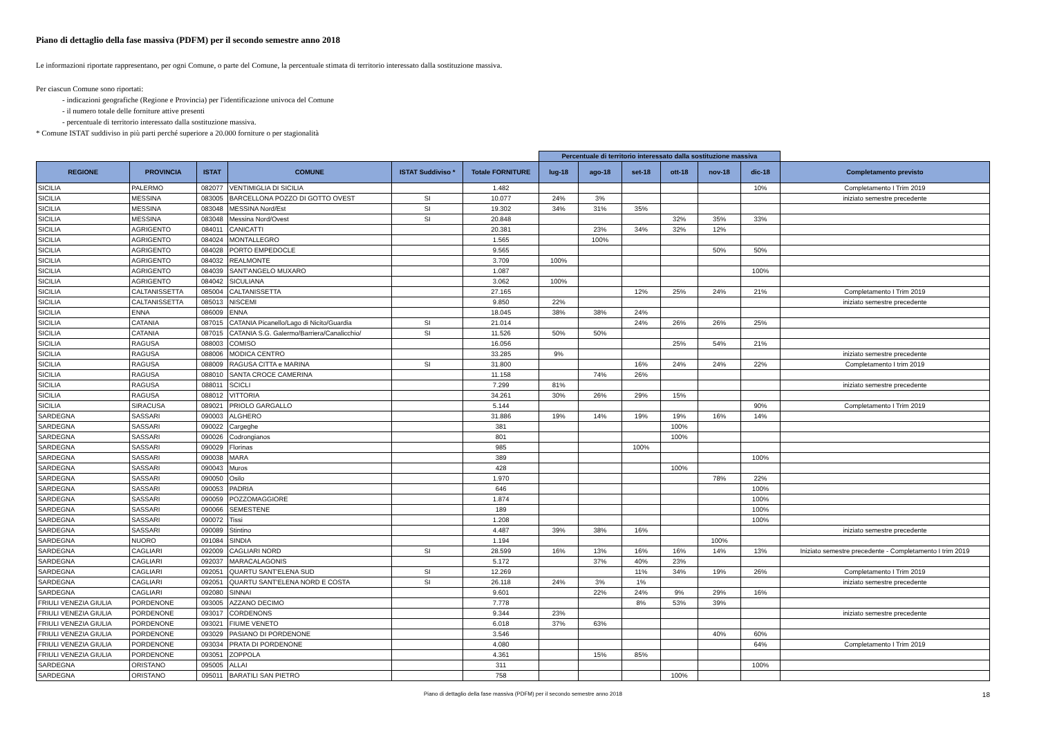Piano di dettaglio della fase massiva (PDFM) per il secondo semestre anno 2018
Le informazioni riportate rappresentano, per ogni Comune, o parte del Comune, la percentuale stimata di territorio interessato dalla sostituzione massiva.
Per ciascun Comune sono riportati:
- indicazioni geografiche (Regione e Provincia) per l'identificazione univoca del Comune
- il numero totale delle forniture attive presenti
- percentuale di territorio interessato dalla sostituzione massiva.
* Comune ISTAT suddiviso in più parti perché superiore a 20.000 forniture o per stagionalità
| | | | | | | Percentuale di territorio interessato dalla sostituzione massiva | | | | | | |
| --- | --- | --- | --- | --- | --- | --- | --- | --- | --- | --- | --- | --- |
| REGIONE | PROVINCIA | ISTAT | COMUNE | ISTAT Suddiviso * | Totale FORNITURE | lug-18 | ago-18 | set-18 | ott-18 | nov-18 | dic-18 | Completamento previsto |
| SICILIA | PALERMO | 082077 | VENTIMIGLIA DI SICILIA | | 1.482 | | | | | | 10% | Completamento I Trim 2019 |
| SICILIA | MESSINA | 083005 | BARCELLONA POZZO DI GOTTO OVEST | SI | 10.077 | 24% | 3% | | | | | iniziato semestre precedente |
| SICILIA | MESSINA | 083048 | MESSINA Nord/Est | SI | 19.302 | 34% | 31% | 35% | | | | |
| SICILIA | MESSINA | 083048 | Messina Nord/Ovest | SI | 20.848 | | | | 32% | 35% | 33% | |
| SICILIA | AGRIGENTO | 084011 | CANICATTI | | 20.381 | | 23% | 34% | 32% | 12% | | |
| SICILIA | AGRIGENTO | 084024 | MONTALLEGRO | | 1.565 | | 100% | | | | | |
| SICILIA | AGRIGENTO | 084028 | PORTO EMPEDOCLE | | 9.565 | | | | | 50% | 50% | |
| SICILIA | AGRIGENTO | 084032 | REALMONTE | | 3.709 | 100% | | | | | | |
| SICILIA | AGRIGENTO | 084039 | SANT'ANGELO MUXARO | | 1.087 | | | | | | 100% | |
| SICILIA | AGRIGENTO | 084042 | SICULIANA | | 3.062 | 100% | | | | | | |
| SICILIA | CALTANISSETTA | 085004 | CALTANISSETTA | | 27.165 | | | 12% | 25% | 24% | 21% | Completamento I Trim 2019 |
| SICILIA | CALTANISSETTA | 085013 | NISCEMI | | 9.850 | 22% | | | | | | iniziato semestre precedente |
| SICILIA | ENNA | 086009 | ENNA | | 18.045 | 38% | 38% | 24% | | | | |
| SICILIA | CATANIA | 087015 | CATANIA Picanello/Lago di Nicito/Guardia | SI | 21.014 | | | 24% | 26% | 26% | 25% | |
| SICILIA | CATANIA | 087015 | CATANIA S.G. Galermo/Barriera/Canalicchio/ | SI | 11.526 | 50% | 50% | | | | | |
| SICILIA | RAGUSA | 088003 | COMISO | | 16.056 | | | | 25% | 54% | 21% | |
| SICILIA | RAGUSA | 088006 | MODICA CENTRO | | 33.285 | 9% | | | | | | iniziato semestre precedente |
| SICILIA | RAGUSA | 088009 | RAGUSA CITTA e MARINA | SI | 31.800 | | | 16% | 24% | 24% | 22% | Completamento I trim 2019 |
| SICILIA | RAGUSA | 088010 | SANTA CROCE CAMERINA | | 11.158 | | 74% | 26% | | | | |
| SICILIA | RAGUSA | 088011 | SCICLI | | 7.299 | 81% | | | | | | iniziato semestre precedente |
| SICILIA | RAGUSA | 088012 | VITTORIA | | 34.261 | 30% | 26% | 29% | 15% | | | |
| SICILIA | SIRACUSA | 089021 | PRIOLO GARGALLO | | 5.144 | | | | | | 90% | Completamento I Trim 2019 |
| SARDEGNA | SASSARI | 090003 | ALGHERO | | 31.886 | 19% | 14% | 19% | 19% | 16% | 14% | |
| SARDEGNA | SASSARI | 090022 | Cargeghe | | 381 | | | | 100% | | | |
| SARDEGNA | SASSARI | 090026 | Codrongianos | | 801 | | | | 100% | | | |
| SARDEGNA | SASSARI | 090029 | Florinas | | 985 | | | 100% | | | | |
| SARDEGNA | SASSARI | 090038 | MARA | | 389 | | | | | | 100% | |
| SARDEGNA | SASSARI | 090043 | Muros | | 428 | | | | 100% | | | |
| SARDEGNA | SASSARI | 090050 | Osilo | | 1.970 | | | | | 78% | 22% | |
| SARDEGNA | SASSARI | 090053 | PADRIA | | 646 | | | | | | 100% | |
| SARDEGNA | SASSARI | 090059 | POZZOMAGGIORE | | 1.874 | | | | | | 100% | |
| SARDEGNA | SASSARI | 090066 | SEMESTENE | | 189 | | | | | | 100% | |
| SARDEGNA | SASSARI | 090072 | Tissi | | 1.208 | | | | | | 100% | |
| SARDEGNA | SASSARI | 090089 | Stintino | | 4.487 | 39% | 38% | 16% | | | | iniziato semestre precedente |
| SARDEGNA | NUORO | 091084 | SINDIA | | 1.194 | | | | | 100% | | |
| SARDEGNA | CAGLIARI | 092009 | CAGLIARI NORD | SI | 28.599 | 16% | 13% | 16% | 16% | 14% | 13% | Iniziato semestre precedente - Completamento I trim 2019 |
| SARDEGNA | CAGLIARI | 092037 | MARACALAGONIS | | 5.172 | | 37% | 40% | 23% | | | |
| SARDEGNA | CAGLIARI | 092051 | QUARTU SANT'ELENA SUD | SI | 12.269 | | | 11% | 34% | 19% | 26% | Completamento I Trim 2019 |
| SARDEGNA | CAGLIARI | 092051 | QUARTU SANT'ELENA NORD E COSTA | SI | 26.118 | 24% | 3% | 1% | | | | iniziato semestre precedente |
| SARDEGNA | CAGLIARI | 092080 | SINNAI | | 9.601 | | 22% | 24% | 9% | 29% | 16% | |
| FRIULI VENEZIA GIULIA | PORDENONE | 093005 | AZZANO DECIMO | | 7.778 | | | 8% | 53% | 39% | | |
| FRIULI VENEZIA GIULIA | PORDENONE | 093017 | CORDENONS | | 9.344 | 23% | | | | | | iniziato semestre precedente |
| FRIULI VENEZIA GIULIA | PORDENONE | 093021 | FIUME VENETO | | 6.018 | 37% | 63% | | | | | |
| FRIULI VENEZIA GIULIA | PORDENONE | 093029 | PASIANO DI PORDENONE | | 3.546 | | | | | 40% | 60% | |
| FRIULI VENEZIA GIULIA | PORDENONE | 093034 | PRATA DI PORDENONE | | 4.080 | | | | | | 64% | Completamento I Trim 2019 |
| FRIULI VENEZIA GIULIA | PORDENONE | 093051 | ZOPPOLA | | 4.361 | | 15% | 85% | | | | |
| SARDEGNA | ORISTANO | 095005 | ALLAI | | 311 | | | | | | 100% | |
| SARDEGNA | ORISTANO | 095011 | BARATILI SAN PIETRO | | 758 | | | | 100% | | | |
Piano di dettaglio della fase massiva (PDFM) per il secondo semestre anno 2018 18